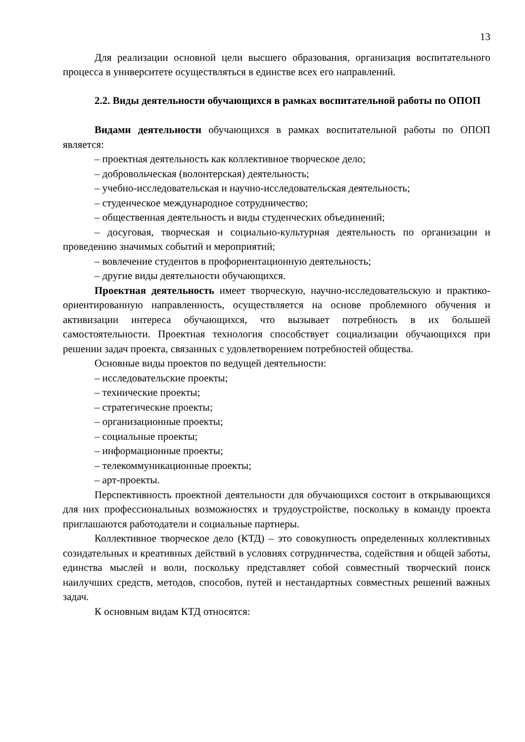13
Для реализации основной цели высшего образования, организация воспитательного процесса в университете осуществляться в единстве всех его направлений.
2.2. Виды деятельности обучающихся в рамках воспитательной работы по ОПОП
Видами деятельности обучающихся в рамках воспитательной работы по ОПОП является:
– проектная деятельность как коллективное творческое дело;
– добровольческая (волонтерская) деятельность;
– учебно-исследовательская и научно-исследовательская деятельность;
– студенческое международное сотрудничество;
– общественная деятельность и виды студенческих объединений;
– досуговая, творческая и социально-культурная деятельность по организации и проведению значимых событий и мероприятий;
– вовлечение студентов в профориентационную деятельность;
– другие виды деятельности обучающихся.
Проектная деятельность имеет творческую, научно-исследовательскую и практико-ориентированную направленность, осуществляется на основе проблемного обучения и активизации интереса обучающихся, что вызывает потребность в их большей самостоятельности. Проектная технология способствует социализации обучающихся при решении задач проекта, связанных с удовлетворением потребностей общества.
Основные виды проектов по ведущей деятельности:
– исследовательские проекты;
– технические проекты;
– стратегические проекты;
– организационные проекты;
– социальные проекты;
– информационные проекты;
– телекоммуникационные проекты;
– арт-проекты.
Перспективность проектной деятельности для обучающихся состоит в открывающихся для них профессиональных возможностях и трудоустройстве, поскольку в команду проекта приглашаются работодатели и социальные партнеры.
Коллективное творческое дело (КТД) – это совокупность определенных коллективных созидательных и креативных действий в условиях сотрудничества, содействия и общей заботы, единства мыслей и воли, поскольку представляет собой совместный творческий поиск наилучших средств, методов, способов, путей и нестандартных совместных решений важных задач.
К основным видам КТД относятся: